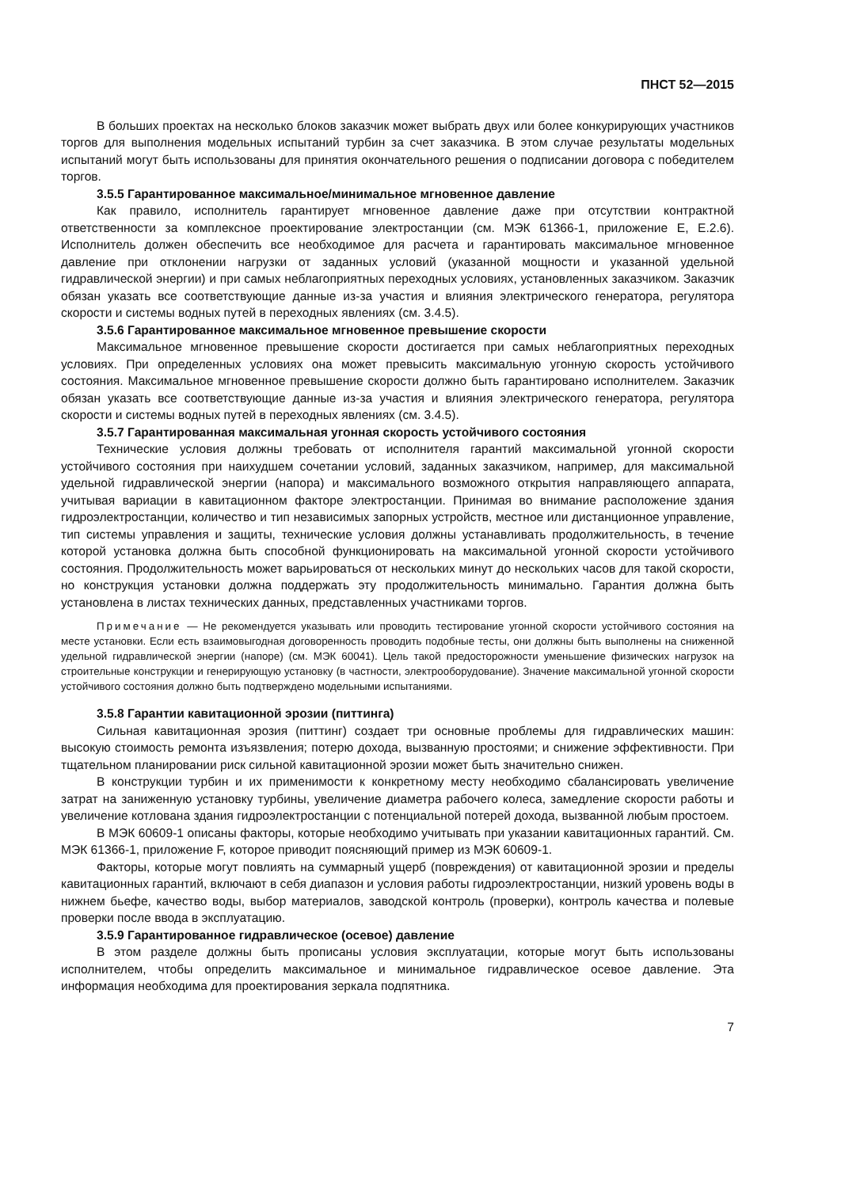ПНСТ 52—2015
В больших проектах на несколько блоков заказчик может выбрать двух или более конкурирующих участников торгов для выполнения модельных испытаний турбин за счет заказчика. В этом случае результаты модельных испытаний могут быть использованы для принятия окончательного решения о подписании договора с победителем торгов.
3.5.5 Гарантированное максимальное/минимальное мгновенное давление
Как правило, исполнитель гарантирует мгновенное давление даже при отсутствии контрактной ответственности за комплексное проектирование электростанции (см. МЭК 61366-1, приложение Е, Е.2.6). Исполнитель должен обеспечить все необходимое для расчета и гарантировать максимальное мгновенное давление при отклонении нагрузки от заданных условий (указанной мощности и указанной удельной гидравлической энергии) и при самых неблагоприятных переходных условиях, установленных заказчиком. Заказчик обязан указать все соответствующие данные из-за участия и влияния электрического генератора, регулятора скорости и системы водных путей в переходных явлениях (см. 3.4.5).
3.5.6 Гарантированное максимальное мгновенное превышение скорости
Максимальное мгновенное превышение скорости достигается при самых неблагоприятных переходных условиях. При определенных условиях она может превысить максимальную угонную скорость устойчивого состояния. Максимальное мгновенное превышение скорости должно быть гарантировано исполнителем. Заказчик обязан указать все соответствующие данные из-за участия и влияния электрического генератора, регулятора скорости и системы водных путей в переходных явлениях (см. 3.4.5).
3.5.7 Гарантированная максимальная угонная скорость устойчивого состояния
Технические условия должны требовать от исполнителя гарантий максимальной угонной скорости устойчивого состояния при наихудшем сочетании условий, заданных заказчиком, например, для максимальной удельной гидравлической энергии (напора) и максимального возможного открытия направляющего аппарата, учитывая вариации в кавитационном факторе электростанции. Принимая во внимание расположение здания гидроэлектростанции, количество и тип независимых запорных устройств, местное или дистанционное управление, тип системы управления и защиты, технические условия должны устанавливать продолжительность, в течение которой установка должна быть способной функционировать на максимальной угонной скорости устойчивого состояния. Продолжительность может варьироваться от нескольких минут до нескольких часов для такой скорости, но конструкция установки должна поддержать эту продолжительность минимально. Гарантия должна быть установлена в листах технических данных, представленных участниками торгов.
Примечание — Не рекомендуется указывать или проводить тестирование угонной скорости устойчивого состояния на месте установки. Если есть взаимовыгодная договоренность проводить подобные тесты, они должны быть выполнены на сниженной удельной гидравлической энергии (напоре) (см. МЭК 60041). Цель такой предосторожности уменьшение физических нагрузок на строительные конструкции и генерирующую установку (в частности, электрооборудование). Значение максимальной угонной скорости устойчивого состояния должно быть подтверждено модельными испытаниями.
3.5.8 Гарантии кавитационной эрозии (питтинга)
Сильная кавитационная эрозия (питтинг) создает три основные проблемы для гидравлических машин: высокую стоимость ремонта изъязвления; потерю дохода, вызванную простоями; и снижение эффективности. При тщательном планировании риск сильной кавитационной эрозии может быть значительно снижен.
В конструкции турбин и их применимости к конкретному месту необходимо сбалансировать увеличение затрат на заниженную установку турбины, увеличение диаметра рабочего колеса, замедление скорости работы и увеличение котлована здания гидроэлектростанции с потенциальной потерей дохода, вызванной любым простоем.
В МЭК 60609-1 описаны факторы, которые необходимо учитывать при указании кавитационных гарантий. См. МЭК 61366-1, приложение F, которое приводит поясняющий пример из МЭК 60609-1.
Факторы, которые могут повлиять на суммарный ущерб (повреждения) от кавитационной эрозии и пределы кавитационных гарантий, включают в себя диапазон и условия работы гидроэлектростанции, низкий уровень воды в нижнем бьефе, качество воды, выбор материалов, заводской контроль (проверки), контроль качества и полевые проверки после ввода в эксплуатацию.
3.5.9 Гарантированное гидравлическое (осевое) давление
В этом разделе должны быть прописаны условия эксплуатации, которые могут быть использованы исполнителем, чтобы определить максимальное и минимальное гидравлическое осевое давление. Эта информация необходима для проектирования зеркала подпятника.
7